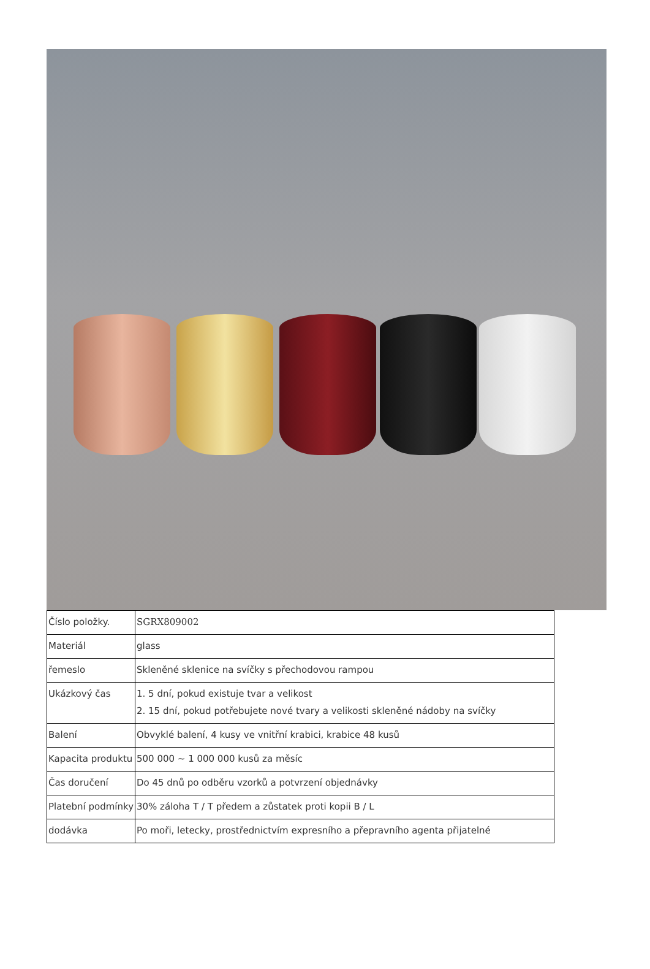| Číslo položky. | SGRX809002 |
| Materiál | glass |
| řemeslo | Skleněné sklenice na svíčky s přechodovou rampou |
| Ukázkový čas | 1. 5 dní, pokud existuje tvar a velikost 2. 15 dní, pokud potřebujete nové tvary a velikosti skleněné nádoby na svíčky |
| Balení | Obvyklé balení, 4 kusy ve vnitřní krabici, krabice 48 kusů |
| Kapacita produktu | 500 000 ~ 1 000 000 kusů za měsíc |
| Čas doručení | Do 45 dnů po odběru vzorků a potvrzení objednávky |
| Platební podmínky | 30% záloha T / T předem a zůstatek proti kopii B / L |
| dodávka | Po moři, letecky, prostřednictvím expresního a přepravního agenta přijatelné |